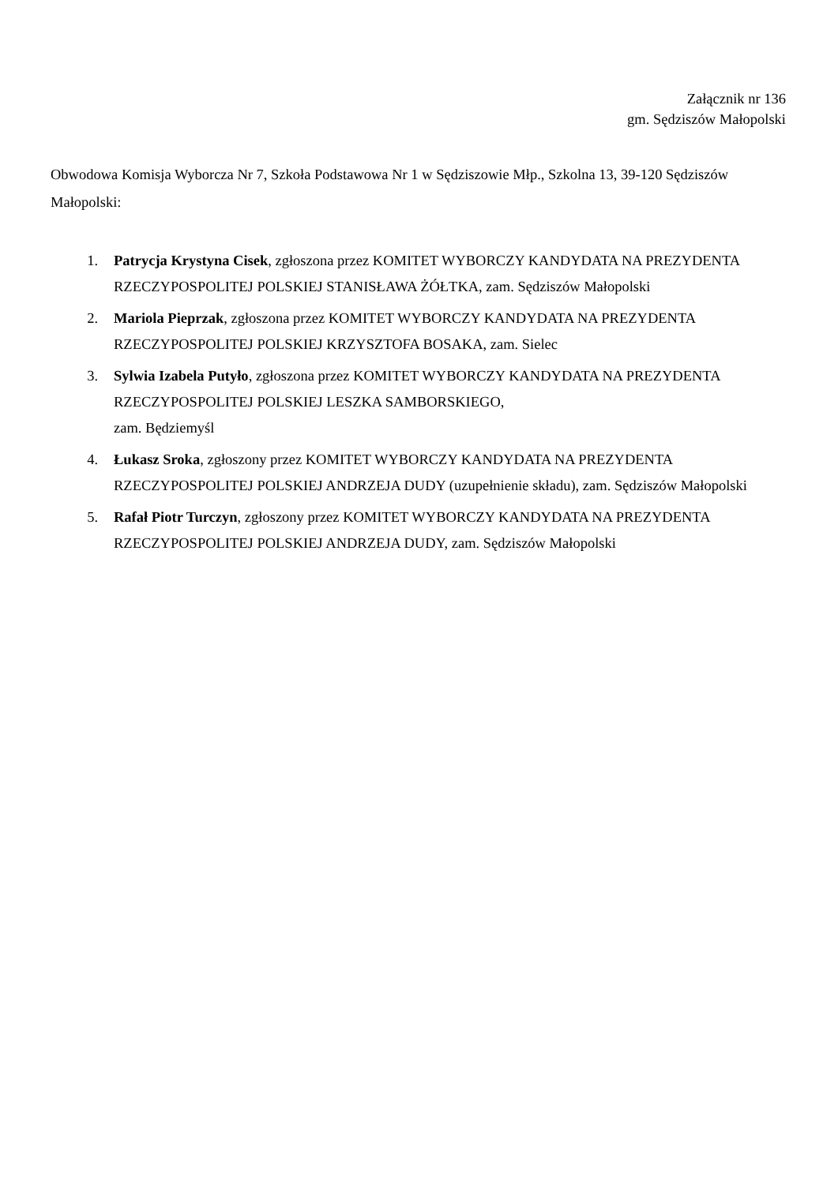Załącznik nr 136
gm. Sędziszów Małopolski
Obwodowa Komisja Wyborcza Nr 7, Szkoła Podstawowa Nr 1 w Sędziszowie Młp., Szkolna 13, 39-120 Sędziszów Małopolski:
1. Patrycja Krystyna Cisek, zgłoszona przez KOMITET WYBORCZY KANDYDATA NA PREZYDENTA RZECZYPOSPOLITEJ POLSKIEJ STANISŁAWA ŻÓŁTKA, zam. Sędziszów Małopolski
2. Mariola Pieprzak, zgłoszona przez KOMITET WYBORCZY KANDYDATA NA PREZYDENTA RZECZYPOSPOLITEJ POLSKIEJ KRZYSZTOFA BOSAKA, zam. Sielec
3. Sylwia Izabela Putyło, zgłoszona przez KOMITET WYBORCZY KANDYDATA NA PREZYDENTA RZECZYPOSPOLITEJ POLSKIEJ LESZKA SAMBORSKIEGO,
zam. Będziemyśl
4. Łukasz Sroka, zgłoszony przez KOMITET WYBORCZY KANDYDATA NA PREZYDENTA RZECZYPOSPOLITEJ POLSKIEJ ANDRZEJA DUDY (uzupełnienie składu), zam. Sędziszów Małopolski
5. Rafał Piotr Turczyn, zgłoszony przez KOMITET WYBORCZY KANDYDATA NA PREZYDENTA RZECZYPOSPOLITEJ POLSKIEJ ANDRZEJA DUDY, zam. Sędziszów Małopolski